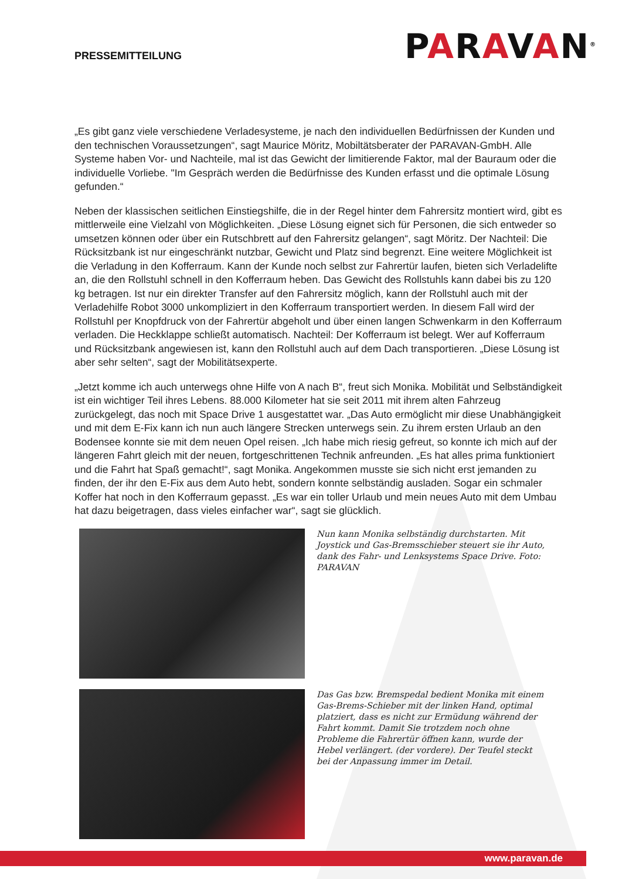PRESSEMITTEILUNG
PARAVAN<sup>®</sup>
„Es gibt ganz viele verschiedene Verladesysteme, je nach den individuellen Bedürfnissen der Kunden und den technischen Voraussetzungen“, sagt Maurice Möritz, Mobiltätsberater der PARAVAN-GmbH. Alle Systeme haben Vor- und Nachteile, mal ist das Gewicht der limitierende Faktor, mal der Bauraum oder die individuelle Vorliebe. "Im Gespräch werden die Bedürfnisse des Kunden erfasst und die optimale Lösung gefunden.“
Neben der klassischen seitlichen Einstiegshilfe, die in der Regel hinter dem Fahrersitz montiert wird, gibt es mittlerweile eine Vielzahl von Möglichkeiten. „Diese Lösung eignet sich für Personen, die sich entweder so umsetzen können oder über ein Rutschbrett auf den Fahrersitz gelangen“, sagt Möritz. Der Nachteil: Die Rücksitzbank ist nur eingeschränkt nutzbar, Gewicht und Platz sind begrenzt. Eine weitere Möglichkeit ist die Verladung in den Kofferraum. Kann der Kunde noch selbst zur Fahrertür laufen, bieten sich Verladelifte an, die den Rollstuhl schnell in den Kofferraum heben. Das Gewicht des Rollstuhls kann dabei bis zu 120 kg betragen. Ist nur ein direkter Transfer auf den Fahrersitz möglich, kann der Rollstuhl auch mit der Verladehilfe Robot 3000 unkompliziert in den Kofferraum transportiert werden. In diesem Fall wird der Rollstuhl per Knopfdruck von der Fahrertür abgeholt und über einen langen Schwenkarm in den Kofferraum verladen. Die Heckklappe schließt automatisch. Nachteil: Der Kofferraum ist belegt. Wer auf Kofferraum und Rücksitzbank angewiesen ist, kann den Rollstuhl auch auf dem Dach transportieren. „Diese Lösung ist aber sehr selten“, sagt der Mobilitätsexperte.
„Jetzt komme ich auch unterwegs ohne Hilfe von A nach B“, freut sich Monika. Mobilität und Selbständigkeit ist ein wichtiger Teil ihres Lebens. 88.000 Kilometer hat sie seit 2011 mit ihrem alten Fahrzeug zurückgelegt, das noch mit Space Drive 1 ausgestattet war. „Das Auto ermöglicht mir diese Unabhängigkeit und mit dem E-Fix kann ich nun auch längere Strecken unterwegs sein. Zu ihrem ersten Urlaub an den Bodensee konnte sie mit dem neuen Opel reisen. „Ich habe mich riesig gefreut, so konnte ich mich auf der längeren Fahrt gleich mit der neuen, fortgeschrittenen Technik anfreunden. „Es hat alles prima funktioniert und die Fahrt hat Spaß gemacht!“, sagt Monika. Angekommen musste sie sich nicht erst jemanden zu finden, der ihr den E-Fix aus dem Auto hebt, sondern konnte selbständig ausladen. Sogar ein schmaler Koffer hat noch in den Kofferraum gepasst. „Es war ein toller Urlaub und mein neues Auto mit dem Umbau hat dazu beigetragen, dass vieles einfacher war“, sagt sie glücklich.
Nun kann Monika selbständig durchstarten. Mit Joystick und Gas-Bremsschieber steuert sie ihr Auto, dank des Fahr- und Lenksystems Space Drive. Foto: PARAVAN
Das Gas bzw. Bremspedal bedient Monika mit einem Gas-Brems-Schieber mit der linken Hand, optimal platziert, dass es nicht zur Ermüdung während der Fahrt kommt. Damit Sie trotzdem noch ohne Probleme die Fahrertür öffnen kann, wurde der Hebel verlängert. (der vordere). Der Teufel steckt bei der Anpassung immer im Detail.
www.paravan.de